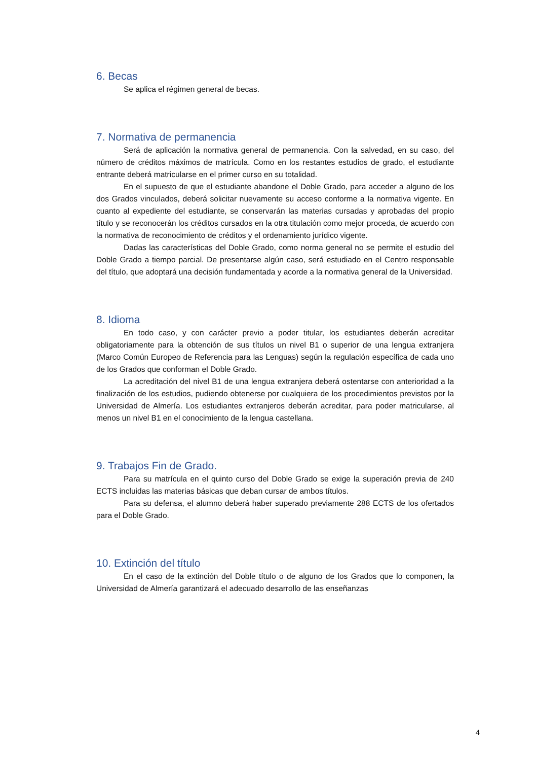6. Becas
Se aplica el régimen general de becas.
7. Normativa de permanencia
Será de aplicación la normativa general de permanencia. Con la salvedad, en su caso, del número de créditos máximos de matrícula. Como en los restantes estudios de grado, el estudiante entrante deberá matricularse en el primer curso en su totalidad.
En el supuesto de que el estudiante abandone el Doble Grado, para acceder a alguno de los dos Grados vinculados, deberá solicitar nuevamente su acceso conforme a la normativa vigente. En cuanto al expediente del estudiante, se conservarán las materias cursadas y aprobadas del propio título y se reconocerán los créditos cursados en la otra titulación como mejor proceda, de acuerdo con la normativa de reconocimiento de créditos y el ordenamiento jurídico vigente.
Dadas las características del Doble Grado, como norma general no se permite el estudio del Doble Grado a tiempo parcial. De presentarse algún caso, será estudiado en el Centro responsable del título, que adoptará una decisión fundamentada y acorde a la normativa general de la Universidad.
8. Idioma
En todo caso, y con carácter previo a poder titular, los estudiantes deberán acreditar obligatoriamente para la obtención de sus títulos un nivel B1 o superior de una lengua extranjera (Marco Común Europeo de Referencia para las Lenguas) según la regulación específica de cada uno de los Grados que conforman el Doble Grado.
La acreditación del nivel B1 de una lengua extranjera deberá ostentarse con anterioridad a la finalización de los estudios, pudiendo obtenerse por cualquiera de los procedimientos previstos por la Universidad de Almería. Los estudiantes extranjeros deberán acreditar, para poder matricularse, al menos un nivel B1 en el conocimiento de la lengua castellana.
9. Trabajos Fin de Grado.
Para su matrícula en el quinto curso del Doble Grado se exige la superación previa de 240 ECTS incluidas las materias básicas que deban cursar de ambos títulos.
Para su defensa, el alumno deberá haber superado previamente 288 ECTS de los ofertados para el Doble Grado.
10. Extinción del título
En el caso de la extinción del Doble título o de alguno de los Grados que lo componen, la Universidad de Almería garantizará el adecuado desarrollo de las enseñanzas
4